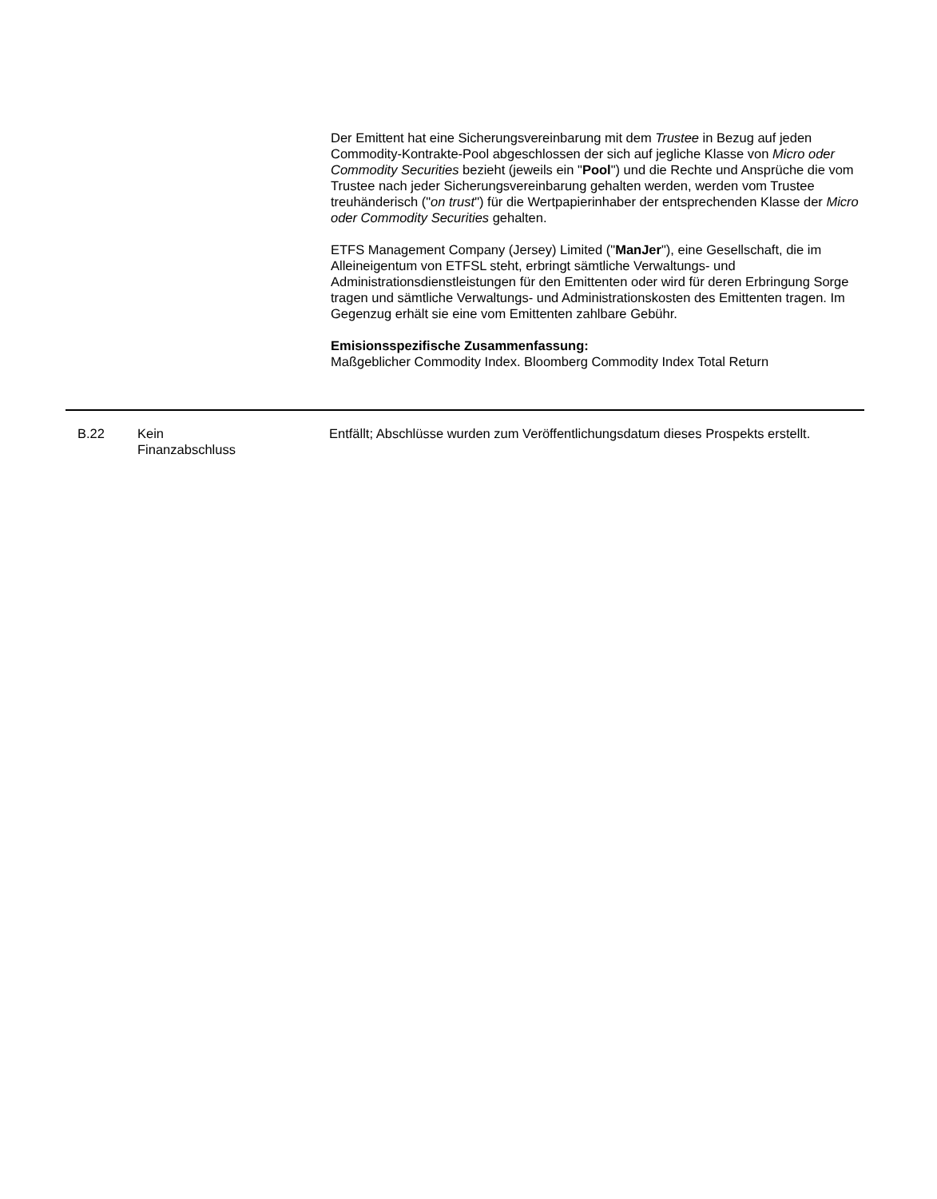Der Emittent hat eine Sicherungsvereinbarung mit dem Trustee in Bezug auf jeden Commodity-Kontrakte-Pool abgeschlossen der sich auf jegliche Klasse von Micro oder Commodity Securities bezieht (jeweils ein "Pool") und die Rechte und Ansprüche die vom Trustee nach jeder Sicherungsvereinbarung gehalten werden, werden vom Trustee treuhänderisch ("on trust") für die Wertpapierinhaber der entsprechenden Klasse der Micro oder Commodity Securities gehalten.
ETFS Management Company (Jersey) Limited ("ManJer"), eine Gesellschaft, die im Alleineigentum von ETFSL steht, erbringt sämtliche Verwaltungs- und Administrationsdienstleistungen für den Emittenten oder wird für deren Erbringung Sorge tragen und sämtliche Verwaltungs- und Administrationskosten des Emittenten tragen. Im Gegenzug erhält sie eine vom Emittenten zahlbare Gebühr.
Emisionsspezifische Zusammenfassung:
Maßgeblicher Commodity Index. Bloomberg Commodity Index Total Return
| B.22 | Kein Finanzabschluss | Entfällt; Abschlüsse wurden zum Veröffentlichungsdatum dieses Prospekts erstellt. |